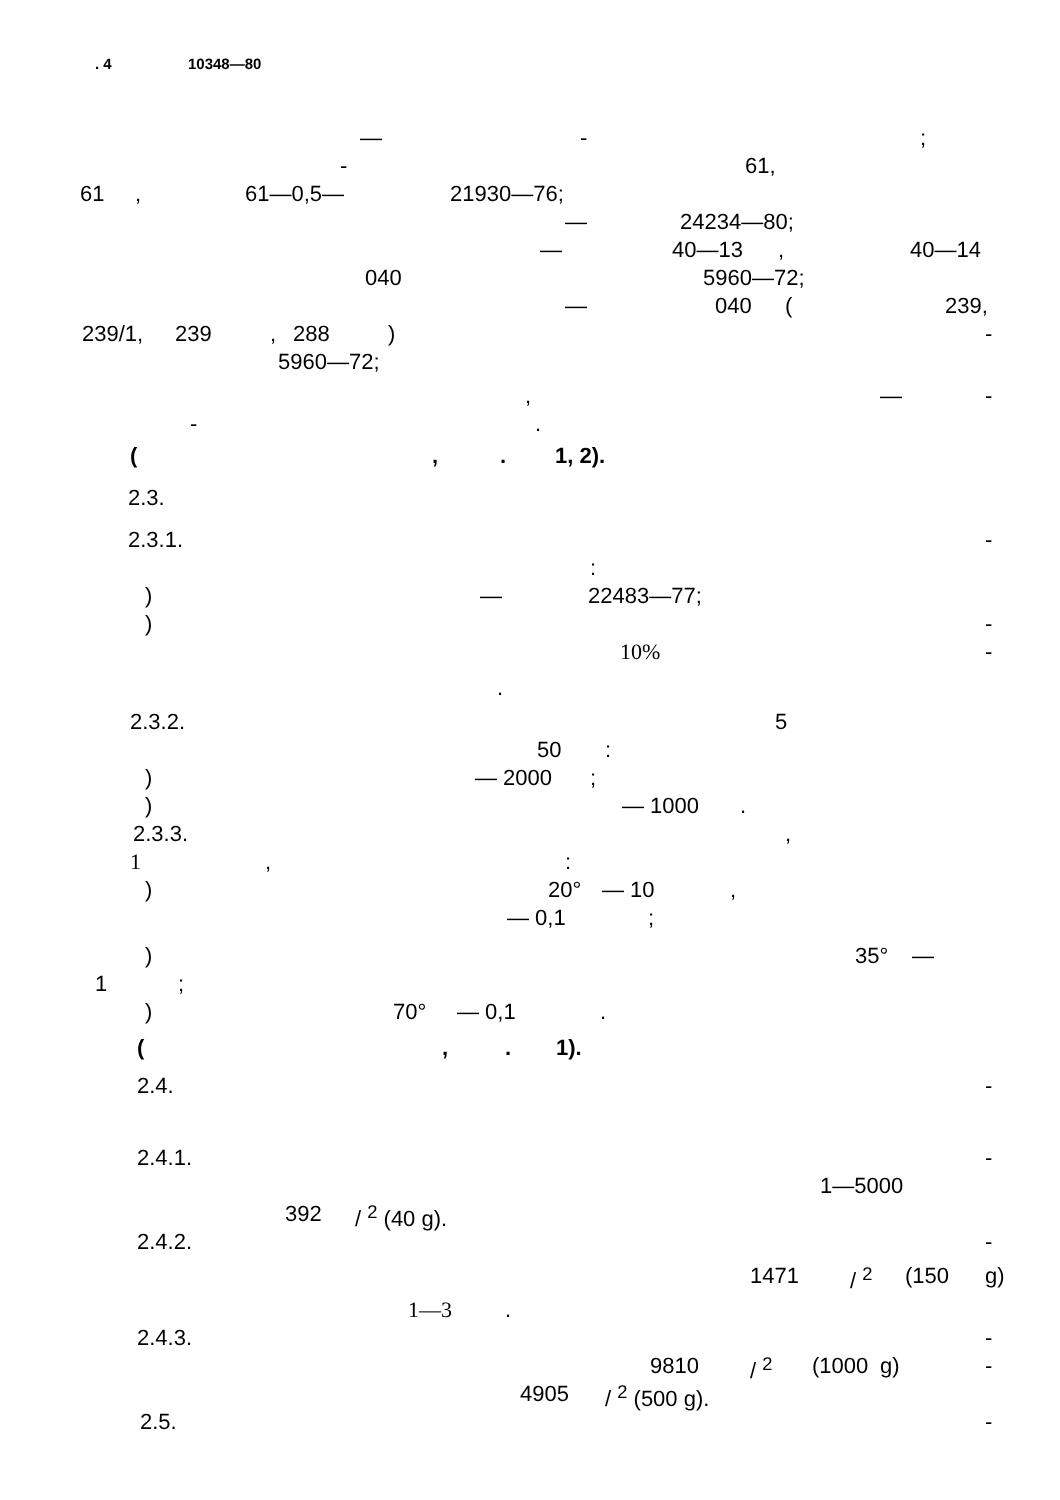. 4 10348—80
— -;
- 61,
61, 61—0,5— 21930—76;
— 24234—80;
— 40—13, 40—14
040 5960—72;
— 040 (239,
239/1, 239, 288) -
5960—72;
, — -
-.
(,. 1, 2).
2.3.
2.3.1. -
:
) — 22483—77;
) -
10% -
.
2.3.2. 5
50:
) — 2000;
) — 1000.
2.3.3.,
1,:
) 20° — 10,
— 0,1;
) 35° —
1;
) 70° — 0,1.
(,. 1).
2.4. -
2.4.1. -
1—5000
392 / <sup>2</sup> (40 g).
2.4.2. -
1471 / <sup>2</sup> (150 g)
1—3.
2.4.3. -
9810 / <sup>2</sup> (1000 g) -
4905 / <sup>2</sup> (500 g).
2.5. -